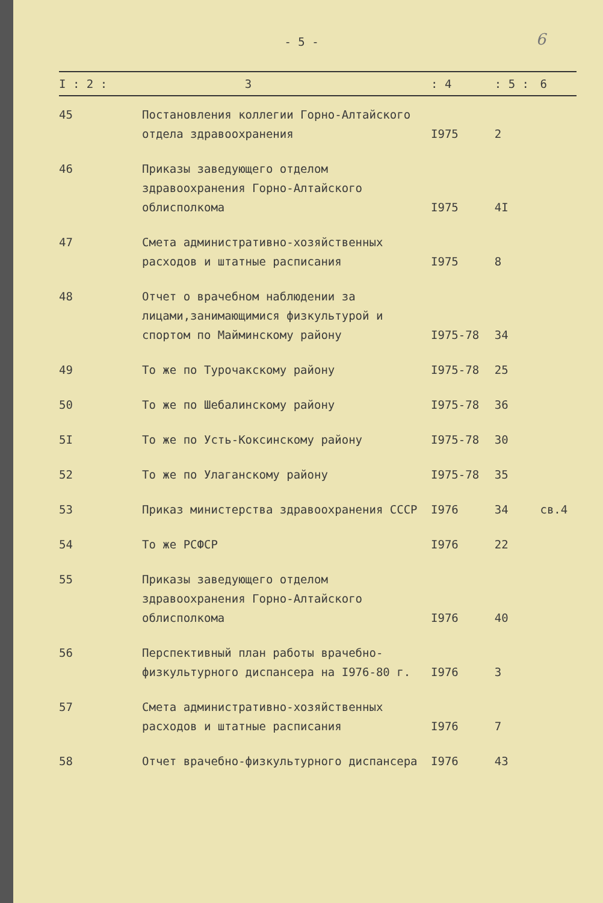- 5 - 6
| I : 2 : 3 | | : 4 | : 5 : | 6 |
| --- | --- | --- | --- | --- |
| 45 | Постановления коллегии Горно-Алтайского отдела здравоохранения | I975 | 2 | |
| 46 | Приказы заведующего отделом здравоохранения Горно-Алтайского облисполкома | I975 | 4I | |
| 47 | Смета административно-хозяйственных расходов и штатные расписания | I975 | 8 | |
| 48 | Отчет о врачебном наблюдении за лицами,занимающимися физкультурой и спортом по Майминскому району | I975-78 | 34 | |
| 49 | То же по Турочакскому району | I975-78 | 25 | |
| 50 | То же по Шебалинскому району | I975-78 | 36 | |
| 5I | То же по Усть-Коксинскому району | I975-78 | 30 | |
| 52 | То же по Улаганскому району | I975-78 | 35 | |
| 53 | Приказ министерства здравоохранения СССР | I976 | 34 | св.4 |
| 54 | То же РСФСР | I976 | 22 | |
| 55 | Приказы заведующего отделом здравоохранения Горно-Алтайского облисполкома | I976 | 40 | |
| 56 | Перспективный план работы врачебно-физкультурного диспансера на I976-80 г. | I976 | 3 | |
| 57 | Смета административно-хозяйственных расходов и штатные расписания | I976 | 7 | |
| 58 | Отчет врачебно-физкультурного диспансера | I976 | 43 | |